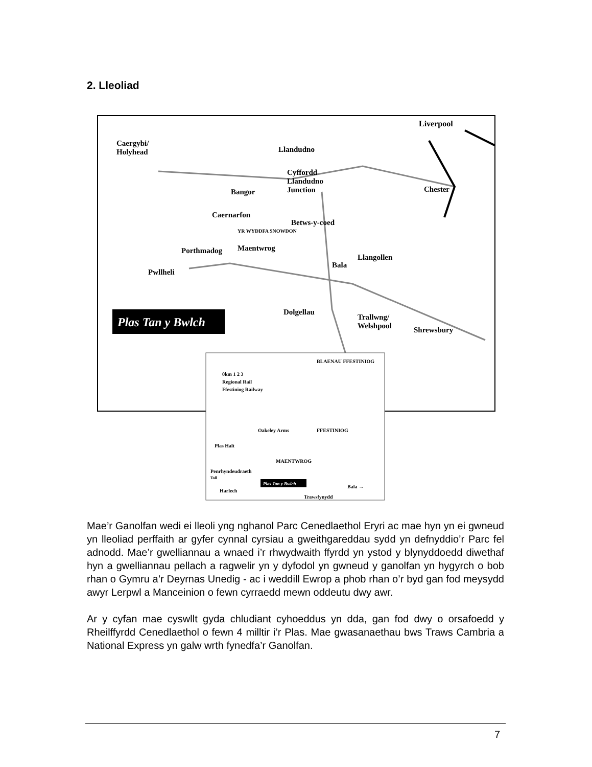2. Lleoliad
Liverpool
Caergybi/
Holyhead
Llandudno
Cyffordd
Llandudno
Junction
Bangor
Caernarfon
Betws-y-coed
YR WYDDFA SNOWDON
Porthmadog
Maentwrog
Pwllheli
Bala
Llangollen
Chester
Dolgellau
Trallwng/
Welshpool
Shrewsbury
Plas Tan y Bwlch
BLAENAU FFESTINIOG
0km 1 2 3
Regional Rail
Ffestiniog Railway
Oakeley Arms
Plas Halt
MAENTWROG
FFESTINIOG
Penrhyndeudraeth
Toll
Harlech
Plas Tan y Bwlch
Bala →
Trawsfynydd
Mae’r Ganolfan wedi ei lleoli yng nghanol Parc Cenedlaethol Eryri ac mae hyn yn ei gwneud yn lleoliad perffaith ar gyfer cynnal cyrsiau a gweithgareddau sydd yn defnyddio’r Parc fel adnodd. Mae’r gwelliannau a wnaed i’r rhwydwaith ffyrdd yn ystod y blynyddoedd diwethaf hyn a gwelliannau pellach a ragwelir yn y dyfodol yn gwneud y ganolfan yn hygyrch o bob rhan o Gymru a’r Deyrnas Unedig - ac i weddill Ewrop a phob rhan o’r byd gan fod meysydd awyr Lerpwl a Manceinion o fewn cyrraedd mewn oddeutu dwy awr.
Ar y cyfan mae cyswllt gyda chludiant cyhoeddus yn dda, gan fod dwy o orsafoedd y Rheilffyrdd Cenedlaethol o fewn 4 milltir i’r Plas. Mae gwasanaethau bws Traws Cambria a National Express yn galw wrth fynedfa’r Ganolfan.
7